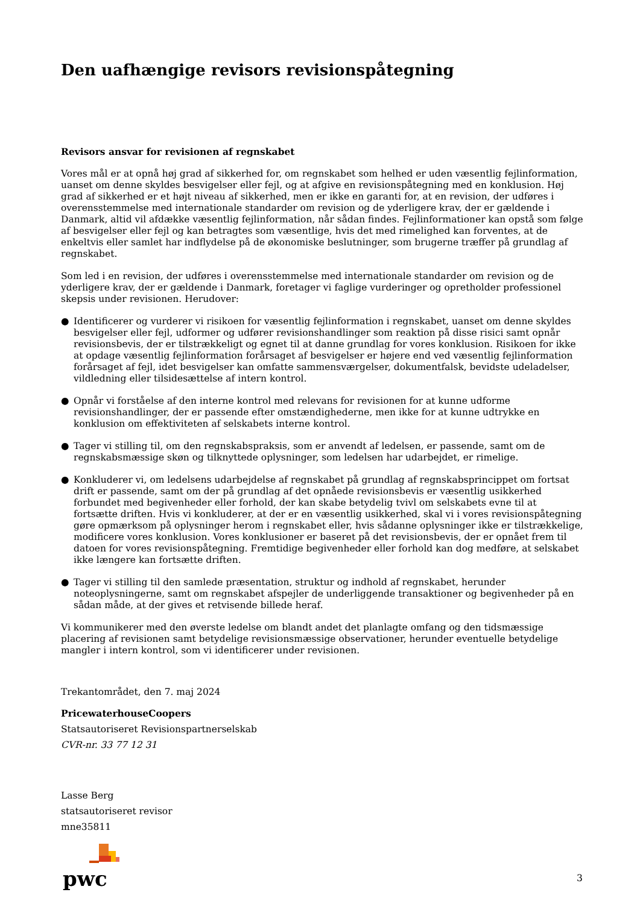Den uafhængige revisors revisionspåtegning
Revisors ansvar for revisionen af regnskabet
Vores mål er at opnå høj grad af sikkerhed for, om regnskabet som helhed er uden væsentlig fejlinformation, uanset om denne skyldes besvigelser eller fejl, og at afgive en revisionspåtegning med en konklusion. Høj grad af sikkerhed er et højt niveau af sikkerhed, men er ikke en garanti for, at en revision, der udføres i overensstemmelse med internationale standarder om revision og de yderligere krav, der er gældende i Danmark, altid vil afdække væsentlig fejlinformation, når sådan findes. Fejlinformationer kan opstå som følge af besvigelser eller fejl og kan betragtes som væsentlige, hvis det med rimelighed kan forventes, at de enkeltvis eller samlet har indflydelse på de økonomiske beslutninger, som brugerne træffer på grundlag af regnskabet.
Som led i en revision, der udføres i overensstemmelse med internationale standarder om revision og de yderligere krav, der er gældende i Danmark, foretager vi faglige vurderinger og opretholder professionel skepsis under revisionen. Herudover:
● Identificerer og vurderer vi risikoen for væsentlig fejlinformation i regnskabet, uanset om denne skyldes besvigelser eller fejl, udformer og udfører revisionshandlinger som reaktion på disse risici samt opnår revisionsbevis, der er tilstrækkeligt og egnet til at danne grundlag for vores konklusion. Risikoen for ikke at opdage væsentlig fejlinformation forårsaget af besvigelser er højere end ved væsentlig fejlinformation forårsaget af fejl, idet besvigelser kan omfatte sammensværgelser, dokumentfalsk, bevidste udeladelser, vildledning eller tilsidesættelse af intern kontrol.
● Opnår vi forståelse af den interne kontrol med relevans for revisionen for at kunne udforme revisionshandlinger, der er passende efter omstændighederne, men ikke for at kunne udtrykke en konklusion om effektiviteten af selskabets interne kontrol.
● Tager vi stilling til, om den regnskabspraksis, som er anvendt af ledelsen, er passende, samt om de regnskabsmæssige skøn og tilknyttede oplysninger, som ledelsen har udarbejdet, er rimelige.
● Konkluderer vi, om ledelsens udarbejdelse af regnskabet på grundlag af regnskabsprincippet om fortsat drift er passende, samt om der på grundlag af det opnåede revisionsbevis er væsentlig usikkerhed forbundet med begivenheder eller forhold, der kan skabe betydelig tvivl om selskabets evne til at fortsætte driften. Hvis vi konkluderer, at der er en væsentlig usikkerhed, skal vi i vores revisionspåtegning gøre opmærksom på oplysninger herom i regnskabet eller, hvis sådanne oplysninger ikke er tilstrækkelige, modificere vores konklusion. Vores konklusioner er baseret på det revisionsbevis, der er opnået frem til datoen for vores revisionspåtegning. Fremtidige begivenheder eller forhold kan dog medføre, at selskabet ikke længere kan fortsætte driften.
● Tager vi stilling til den samlede præsentation, struktur og indhold af regnskabet, herunder noteoplysningerne, samt om regnskabet afspejler de underliggende transaktioner og begivenheder på en sådan måde, at der gives et retvisende billede heraf.
Vi kommunikerer med den øverste ledelse om blandt andet det planlagte omfang og den tidsmæssige placering af revisionen samt betydelige revisionsmæssige observationer, herunder eventuelle betydelige mangler i intern kontrol, som vi identificerer under revisionen.
Trekantområdet, den 7. maj 2024
PricewaterhouseCoopers
Statsautoriseret Revisionspartnerselskab
CVR-nr. 33 77 12 31
Lasse Berg
statsautoriseret revisor
mne35811
pwc
3